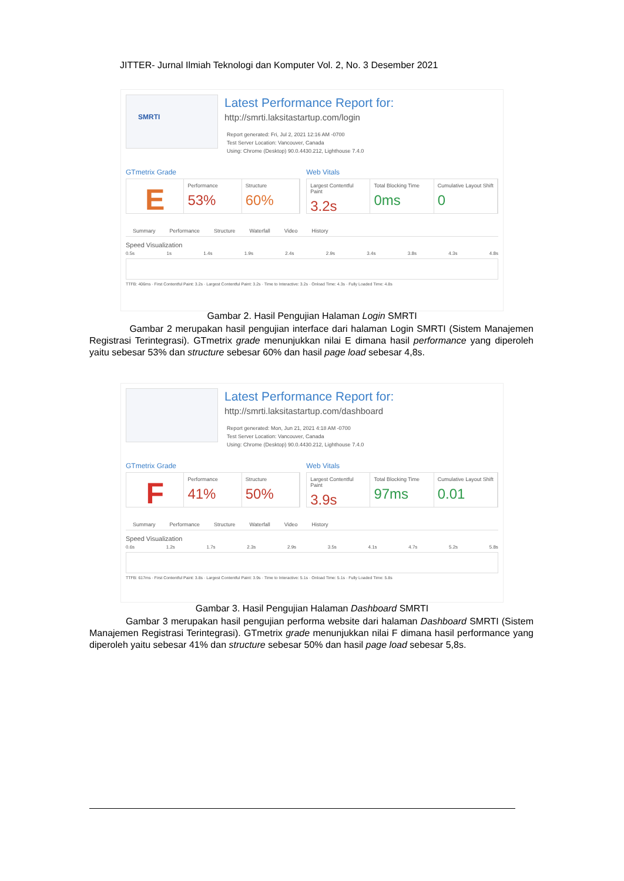JITTER- Jurnal Ilmiah Teknologi dan Komputer Vol. 2, No. 3 Desember 2021
SMRTI
Latest Performance Report for:
http://smrti.laksitastartup.com/login
Report generated: Fri, Jul 2, 2021 12:16 AM -0700
Test Server Location: Vancouver, Canada
Using: Chrome (Desktop) 90.0.4430.212, Lighthouse 7.4.0
GTmetrix Grade
E
Performance
53%
Structure
60%
Web Vitals
Largest Contentful Paint
3.2s
Total Blocking Time
0ms
Cumulative Layout Shift
0
Summary Performance Structure Waterfall Video History
Speed Visualization
0.5s 1s 1.4s 1.9s 2.4s 2.9s 3.4s 3.8s 4.3s 4.8s
TTFB: 406ms · First Contentful Paint: 3.2s · Largest Contentful Paint: 3.2s · Time to Interactive: 3.2s · Onload Time: 4.3s · Fully Loaded Time: 4.8s
Gambar 2. Hasil Pengujian Halaman Login SMRTI
Gambar 2 merupakan hasil pengujian interface dari halaman Login SMRTI (Sistem Manajemen Registrasi Terintegrasi). GTmetrix grade menunjukkan nilai E dimana hasil performance yang diperoleh yaitu sebesar 53% dan structure sebesar 60% dan hasil page load sebesar 4,8s.
Latest Performance Report for:
http://smrti.laksitastartup.com/dashboard
Report generated: Mon, Jun 21, 2021 4:18 AM -0700
Test Server Location: Vancouver, Canada
Using: Chrome (Desktop) 90.0.4430.212, Lighthouse 7.4.0
GTmetrix Grade
F
Performance
41%
Structure
50%
Web Vitals
Largest Contentful Paint
3.9s
Total Blocking Time
97ms
Cumulative Layout Shift
0.01
Summary Performance Structure Waterfall Video History
Speed Visualization
0.6s 1.2s 1.7s 2.3s 2.9s 3.5s 4.1s 4.7s 5.2s 5.8s
TTFB: 617ms · First Contentful Paint: 3.8s · Largest Contentful Paint: 3.9s · Time to Interactive: 5.1s · Onload Time: 5.1s · Fully Loaded Time: 5.8s
Gambar 3. Hasil Pengujian Halaman Dashboard SMRTI
Gambar 3 merupakan hasil pengujian performa website dari halaman Dashboard SMRTI (Sistem Manajemen Registrasi Terintegrasi). GTmetrix grade menunjukkan nilai F dimana hasil performance yang diperoleh yaitu sebesar 41% dan structure sebesar 50% dan hasil page load sebesar 5,8s.